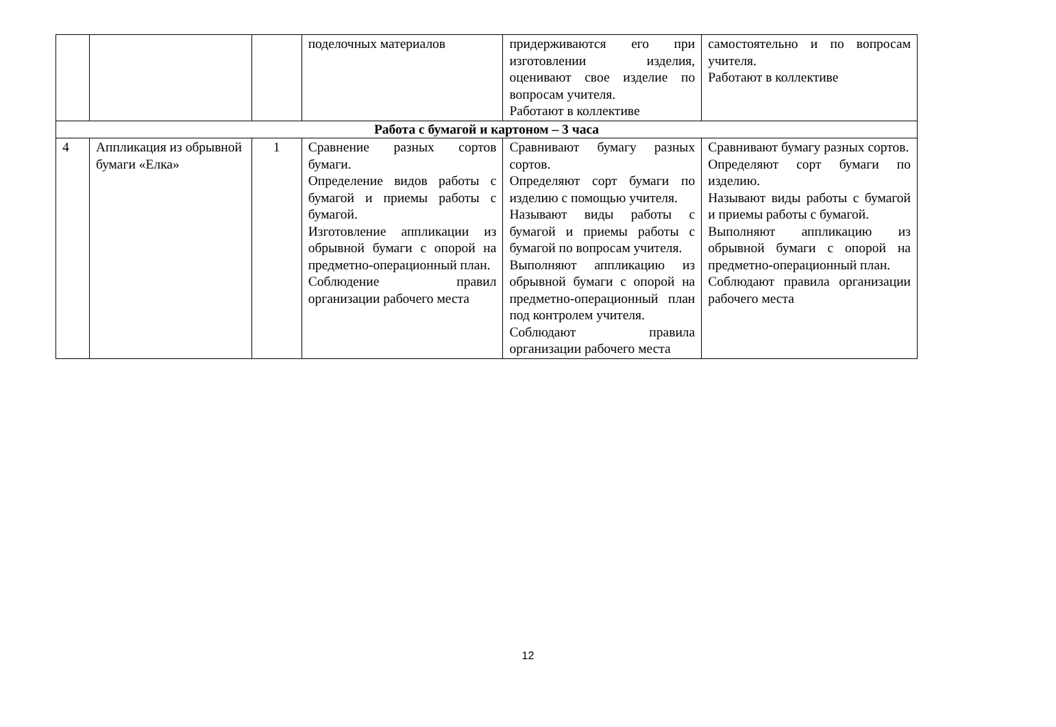| | | | поделочных материалов | придерживаются его при изготовлении изделия, оценивают свое изделие по вопросам учителя. Работают в коллективе | самостоятельно и по вопросам учителя. Работают в коллективе |
| Работа с бумагой и картоном – 3 часа | | | | | |
| 4 | Аппликация из обрывной бумаги «Елка» | 1 | Сравнение разных сортов бумаги. Определение видов работы с бумагой и приемы работы с бумагой. Изготовление аппликации из обрывной бумаги с опорой на предметно-операционный план. Соблюдение правил организации рабочего места | Сравнивают бумагу разных сортов. Определяют сорт бумаги по изделию с помощью учителя. Называют виды работы с бумагой и приемы работы с бумагой по вопросам учителя. Выполняют аппликацию из обрывной бумаги с опорой на предметно-операционный план под контролем учителя. Соблюдают правила организации рабочего места | Сравнивают бумагу разных сортов. Определяют сорт бумаги по изделию. Называют виды работы с бумагой и приемы работы с бумагой. Выполняют аппликацию из обрывной бумаги с опорой на предметно-операционный план. Соблюдают правила организации рабочего места |
12